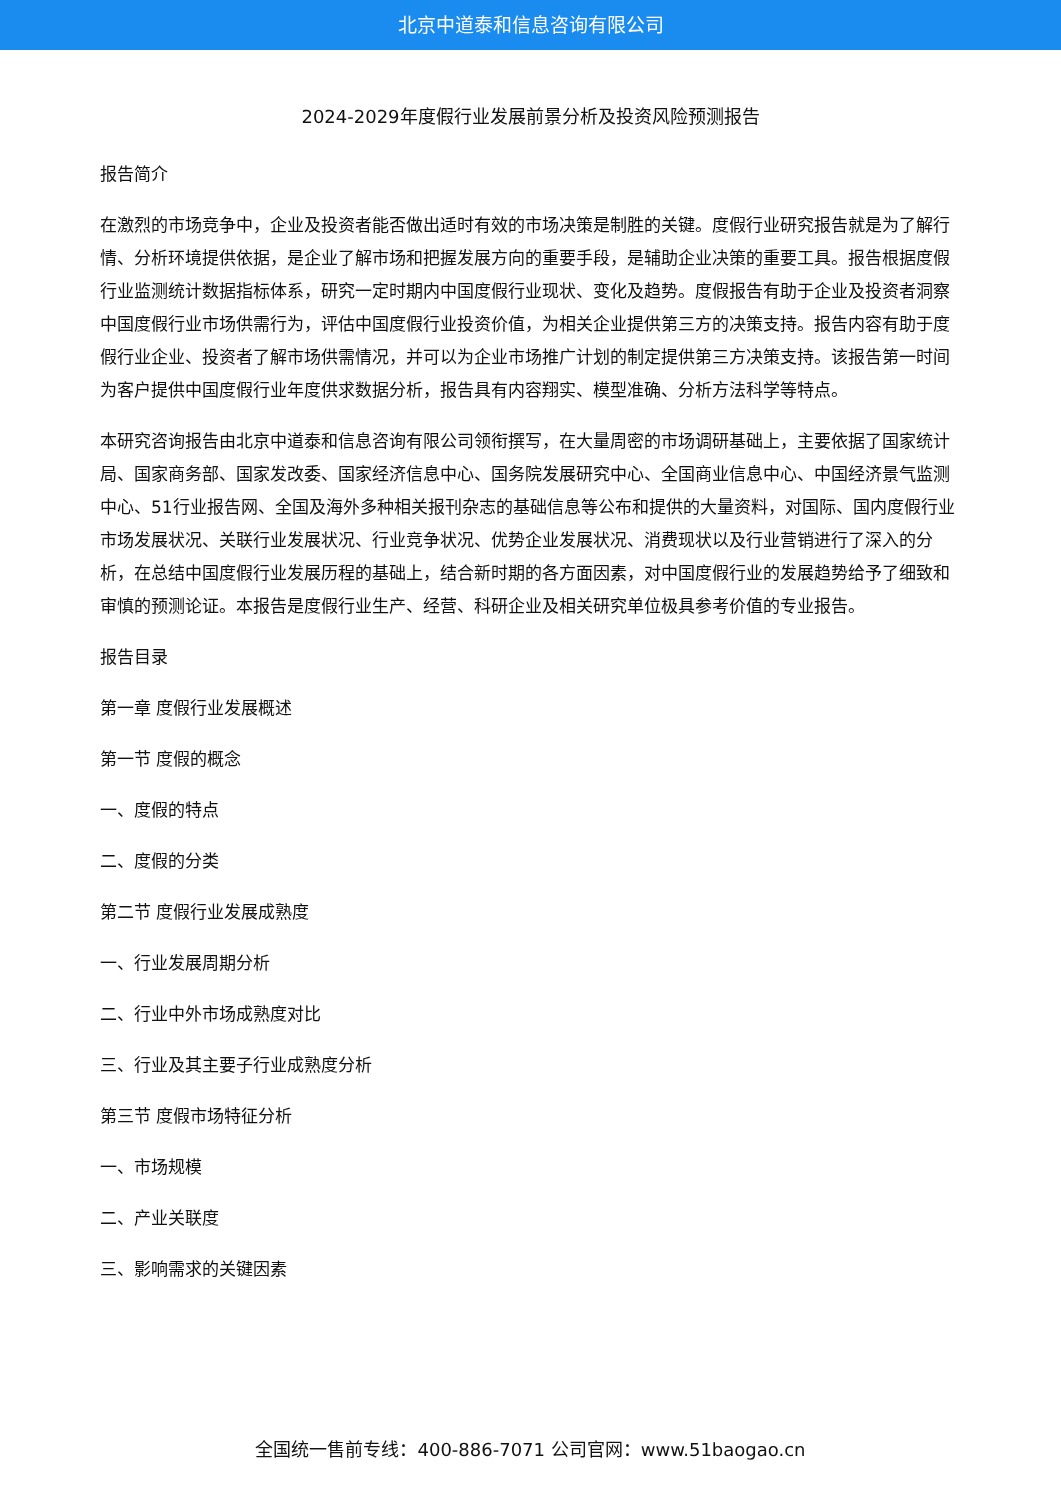北京中道泰和信息咨询有限公司
2024-2029年度假行业发展前景分析及投资风险预测报告
报告简介
在激烈的市场竞争中，企业及投资者能否做出适时有效的市场决策是制胜的关键。度假行业研究报告就是为了解行情、分析环境提供依据，是企业了解市场和把握发展方向的重要手段，是辅助企业决策的重要工具。报告根据度假行业监测统计数据指标体系，研究一定时期内中国度假行业现状、变化及趋势。度假报告有助于企业及投资者洞察中国度假行业市场供需行为，评估中国度假行业投资价值，为相关企业提供第三方的决策支持。报告内容有助于度假行业企业、投资者了解市场供需情况，并可以为企业市场推广计划的制定提供第三方决策支持。该报告第一时间为客户提供中国度假行业年度供求数据分析，报告具有内容翔实、模型准确、分析方法科学等特点。
本研究咨询报告由北京中道泰和信息咨询有限公司领衔撰写，在大量周密的市场调研基础上，主要依据了国家统计局、国家商务部、国家发改委、国家经济信息中心、国务院发展研究中心、全国商业信息中心、中国经济景气监测中心、51行业报告网、全国及海外多种相关报刊杂志的基础信息等公布和提供的大量资料，对国际、国内度假行业市场发展状况、关联行业发展状况、行业竞争状况、优势企业发展状况、消费现状以及行业营销进行了深入的分析，在总结中国度假行业发展历程的基础上，结合新时期的各方面因素，对中国度假行业的发展趋势给予了细致和审慎的预测论证。本报告是度假行业生产、经营、科研企业及相关研究单位极具参考价值的专业报告。
报告目录
第一章 度假行业发展概述
第一节 度假的概念
一、度假的特点
二、度假的分类
第二节 度假行业发展成熟度
一、行业发展周期分析
二、行业中外市场成熟度对比
三、行业及其主要子行业成熟度分析
第三节 度假市场特征分析
一、市场规模
二、产业关联度
三、影响需求的关键因素
全国统一售前专线：400-886-7071 公司官网：www.51baogao.cn